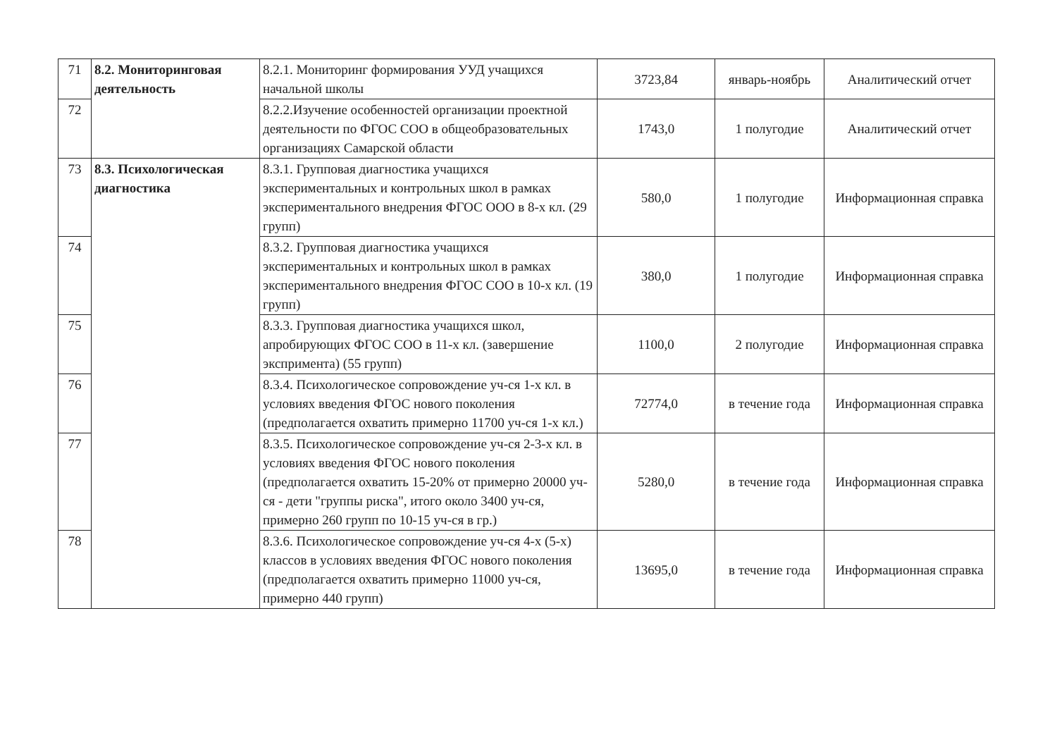| 71 | 8.2. Мониторинговая деятельность | 8.2.1. Мониторинг формирования УУД учащихся начальной школы | 3723,84 | январь-ноябрь | Аналитический отчет |
| 72 | | 8.2.2.Изучение особенностей организации проектной деятельности по ФГОС СОО в общеобразовательных организациях Самарской области | 1743,0 | 1 полугодие | Аналитический отчет |
| 73 | 8.3. Психологическая диагностика | 8.3.1. Групповая диагностика учащихся экспериментальных и контрольных школ в рамках экспериментального внедрения ФГОС ООО в 8-х кл. (29 групп) | 580,0 | 1 полугодие | Информационная справка |
| 74 | | 8.3.2. Групповая диагностика учащихся экспериментальных и контрольных школ в рамках экспериментального внедрения ФГОС СОО в 10-х кл. (19 групп) | 380,0 | 1 полугодие | Информационная справка |
| 75 | | 8.3.3. Групповая диагностика учащихся школ, апробирующих ФГОС СОО в 11-х кл. (завершение экспримента) (55 групп) | 1100,0 | 2 полугодие | Информационная справка |
| 76 | | 8.3.4. Психологическое сопровождение уч-ся 1-х кл. в условиях введения ФГОС нового поколения (предполагается охватить примерно 11700 уч-ся 1-х кл.) | 72774,0 | в течение года | Информационная справка |
| 77 | | 8.3.5. Психологическое сопровождение уч-ся 2-3-х кл. в условиях введения ФГОС нового поколения (предполагается охватить 15-20% от примерно 20000 уч-ся - дети "группы риска", итого около 3400 уч-ся, примерно 260 групп по 10-15 уч-ся в гр.) | 5280,0 | в течение года | Информационная справка |
| 78 | | 8.3.6. Психологическое сопровождение уч-ся 4-х (5-х) классов в условиях введения ФГОС нового поколения (предполагается охватить примерно 11000 уч-ся, примерно 440 групп) | 13695,0 | в течение года | Информационная справка |